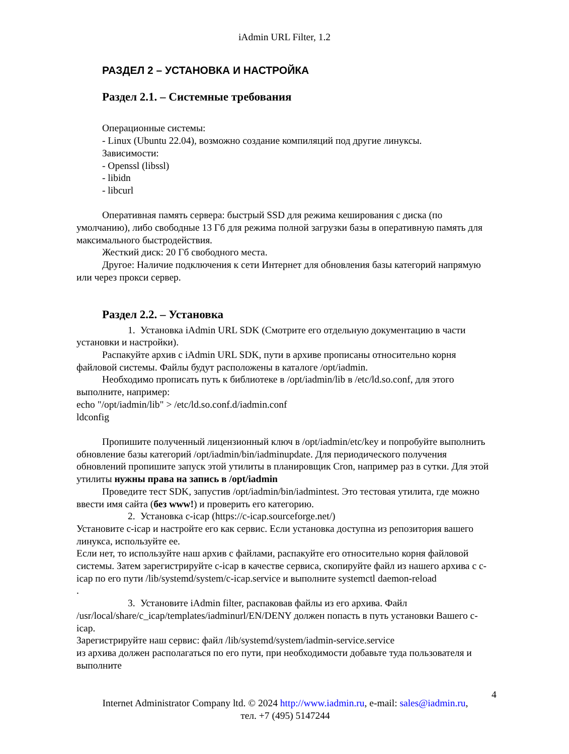iAdmin URL Filter, 1.2
РАЗДЕЛ 2 – УСТАНОВКА И НАСТРОЙКА
Раздел 2.1. – Системные требования
Операционные системы:
- Linux (Ubuntu 22.04), возможно создание компиляций под другие линуксы.
Зависимости:
- Openssl (libssl)
- libidn
- libcurl
Оперативная память сервера: быстрый SSD для режима кеширования с диска (по умолчанию), либо свободные 13 Гб для режима полной загрузки базы в оперативную память для максимального быстродействия.
Жесткий диск: 20 Гб свободного места.
Другое: Наличие подключения к сети Интернет для обновления базы категорий напрямую или через прокси сервер.
Раздел 2.2. – Установка
1. Установка iAdmin URL SDK (Смотрите его отдельную документацию в части установки и настройки).
Распакуйте архив с iAdmin URL SDK, пути в архиве прописаны относительно корня файловой системы. Файлы будут расположены в каталоге /opt/iadmin.
Необходимо прописать путь к библиотеке в /opt/iadmin/lib в /etc/ld.so.conf, для этого выполните, например:
echo "/opt/iadmin/lib" > /etc/ld.so.conf.d/iadmin.conf
ldconfig
Пропишите полученный лицензионный ключ в /opt/iadmin/etc/key и попробуйте выполнить обновление базы категорий /opt/iadmin/bin/iadminupdate. Для периодического получения обновлений пропишите запуск этой утилиты в планировщик Cron, например раз в сутки. Для этой утилиты нужны права на запись в /opt/iadmin
Проведите тест SDK, запустив /opt/iadmin/bin/iadmintest. Это тестовая утилита, где можно ввести имя сайта (без www!) и проверить его категорию.
2. Установка c-icap (https://c-icap.sourceforge.net/)
Установите c-icap и настройте его как сервис. Если установка доступна из репозитория вашего линукса, используйте ее.
Если нет, то используйте наш архив с файлами, распакуйте его относительно корня файловой системы. Затем зарегистрируйте c-icap в качестве сервиса, скопируйте файл из нашего архива с c-icap по его пути /lib/systemd/system/c-icap.service и выполните systemctl daemon-reload
.
3. Установите iAdmin filter, распаковав файлы из его архива. Файл /usr/local/share/c_icap/templates/iadminurl/EN/DENY должен попасть в путь установки Вашего c-icap.
Зарегистрируйте наш сервис: файл /lib/systemd/system/iadmin-service.service
из архива должен располагаться по его пути, при необходимости добавьте туда пользователя и выполните
4
Internet Administrator Company ltd. © 2024 http://www.iadmin.ru, e-mail: sales@iadmin.ru,
тел. +7 (495) 5147244